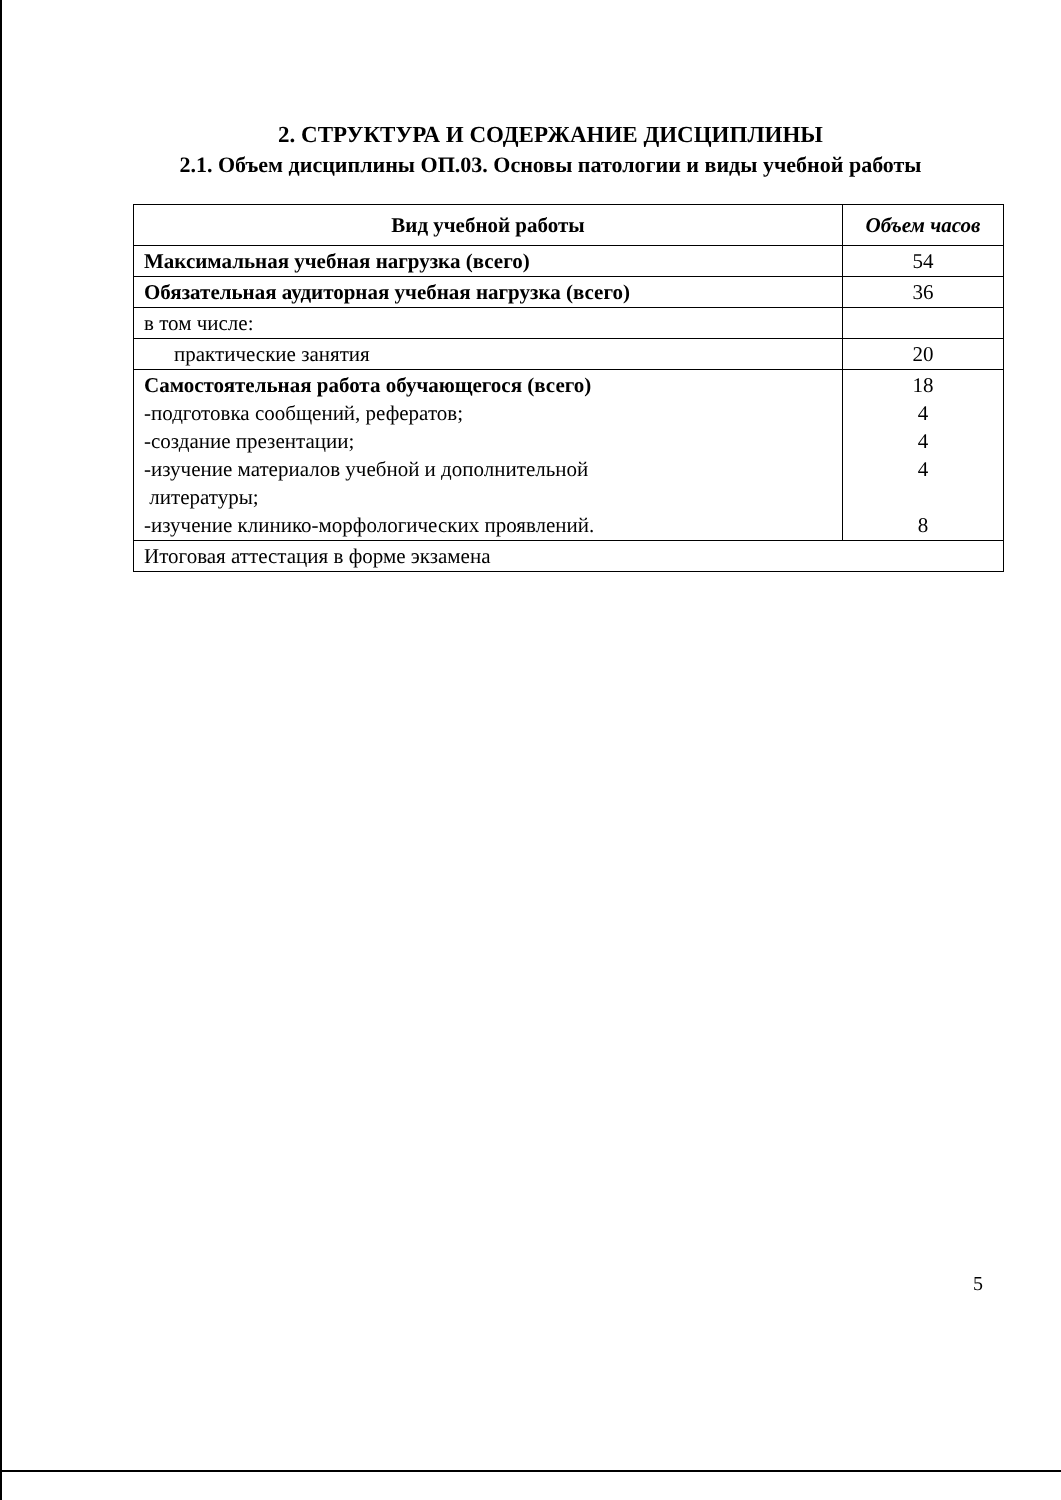2. СТРУКТУРА И СОДЕРЖАНИЕ ДИСЦИПЛИНЫ
2.1. Объем дисциплины ОП.03. Основы патологии и виды учебной работы
| Вид учебной работы | Объем часов |
| --- | --- |
| Максимальная учебная нагрузка (всего) | 54 |
| Обязательная аудиторная учебная нагрузка (всего) | 36 |
| в том числе: | |
| практические занятия | 20 |
| Самостоятельная работа обучающегося (всего) -подготовка сообщений, рефератов; -создание презентации; -изучение материалов учебной и дополнительной литературы; -изучение клинико-морфологических проявлений. | 18 4 4 4 8 |
| Итоговая аттестация в форме экзамена | |
5